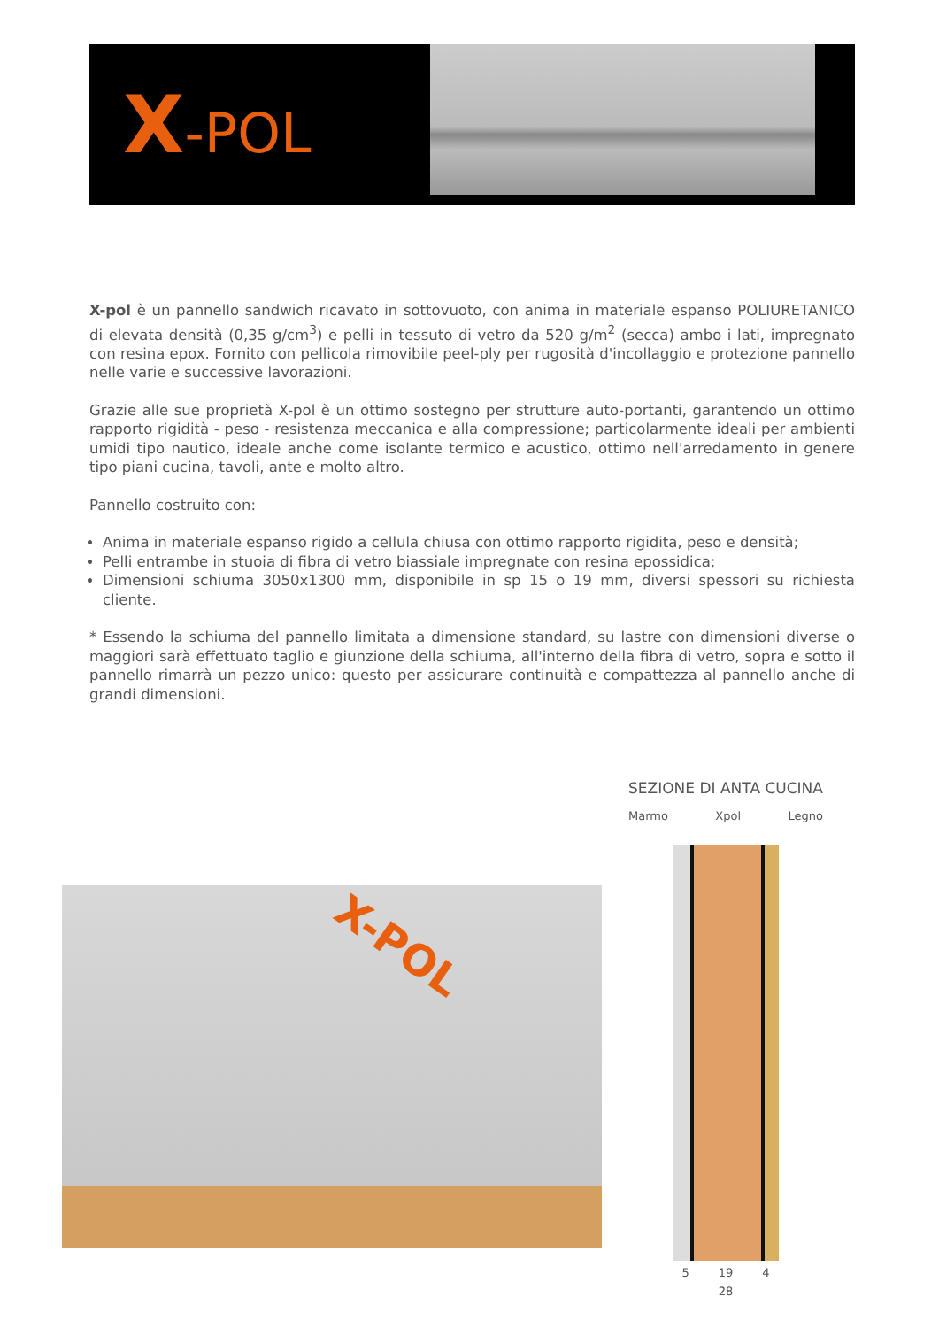X-POL
X-pol è un pannello sandwich ricavato in sottovuoto, con anima in materiale espanso POLIURETANICO di elevata densità (0,35 g/cm<sup>3</sup>) e pelli in tessuto di vetro da 520 g/m<sup>2</sup> (secca) ambo i lati, impregnato con resina epox. Fornito con pellicola rimovibile peel-ply per rugosità d'incollaggio e protezione pannello nelle varie e successive lavorazioni.
Grazie alle sue proprietà X-pol è un ottimo sostegno per strutture auto-portanti, garantendo un ottimo rapporto rigidità - peso - resistenza meccanica e alla compressione; particolarmente ideali per ambienti umidi tipo nautico, ideale anche come isolante termico e acustico, ottimo nell'arredamento in genere tipo piani cucina, tavoli, ante e molto altro.
Pannello costruito con:
Anima in materiale espanso rigido a cellula chiusa con ottimo rapporto rigidita, peso e densità;
Pelli entrambe in stuoia di fibra di vetro biassiale impregnate con resina epossidica;
Dimensioni schiuma 3050x1300 mm, disponibile in sp 15 o 19 mm, diversi spessori su richiesta cliente.
* Essendo la schiuma del pannello limitata a dimensione standard, su lastre con dimensioni diverse o maggiori sarà effettuato taglio e giunzione della schiuma, all'interno della fibra di vetro, sopra e sotto il pannello rimarrà un pezzo unico: questo per assicurare continuità e compattezza al pannello anche di grandi dimensioni.
X-POL
SEZIONE DI ANTA CUCINA
Marmo Xpol Legno
5 19 4
28